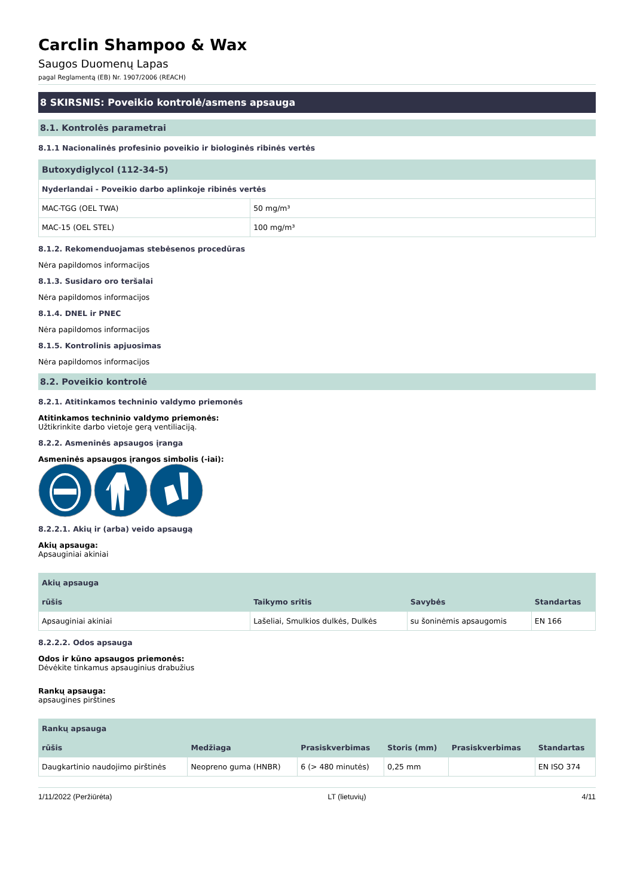Carclin Shampoo & Wax
Saugos Duomenų Lapas
pagal Reglamentą (EB) Nr. 1907/2006 (REACH)
8 SKIRSNIS: Poveikio kontrolė/asmens apsauga
8.1. Kontrolės parametrai
8.1.1 Nacionalinės profesinio poveikio ir biologinės ribinės vertės
| Butoxydiglycol (112-34-5) | |
| --- | --- |
| Nyderlandai - Poveikio darbo aplinkoje ribinės vertės | |
| MAC-TGG (OEL TWA) | 50 mg/m³ |
| MAC-15 (OEL STEL) | 100 mg/m³ |
8.1.2. Rekomenduojamas stebėsenos procedūras
Nėra papildomos informacijos
8.1.3. Susidaro oro teršalai
Nėra papildomos informacijos
8.1.4. DNEL ir PNEC
Nėra papildomos informacijos
8.1.5. Kontrolinis apjuosimas
Nėra papildomos informacijos
8.2. Poveikio kontrolė
8.2.1. Atitinkamos techninio valdymo priemonės
Atitinkamos techninio valdymo priemonės:
Užtikrinkite darbo vietoje gerą ventiliaciją.
8.2.2. Asmeninės apsaugos įranga
Asmeninės apsaugos įrangos simbolis (-iai):
8.2.2.1. Akių ir (arba) veido apsaugą
Akių apsauga:
Apsauginiai akiniai
| Akių apsauga | | | |
| --- | --- | --- | --- |
| rūšis | Taikymo sritis | Savybės | Standartas |
| Apsauginiai akiniai | Lašeliai, Smulkios dulkės, Dulkės | su šoninėmis apsaugomis | EN 166 |
8.2.2.2. Odos apsauga
Odos ir kūno apsaugos priemonės:
Dėvėkite tinkamus apsauginius drabužius
Rankų apsauga:
apsaugines pirštines
| Rankų apsauga | | | | | |
| --- | --- | --- | --- | --- | --- |
| rūšis | Medžiaga | Prasiskverbimas | Storis (mm) | Prasiskverbimas | Standartas |
| Daugkartinio naudojimo pirštinės | Neopreno guma (HNBR) | 6 (> 480 minutės) | 0,25 mm | | EN ISO 374 |
1/11/2022 (Peržiūrėta) LT (lietuvių) 4/11